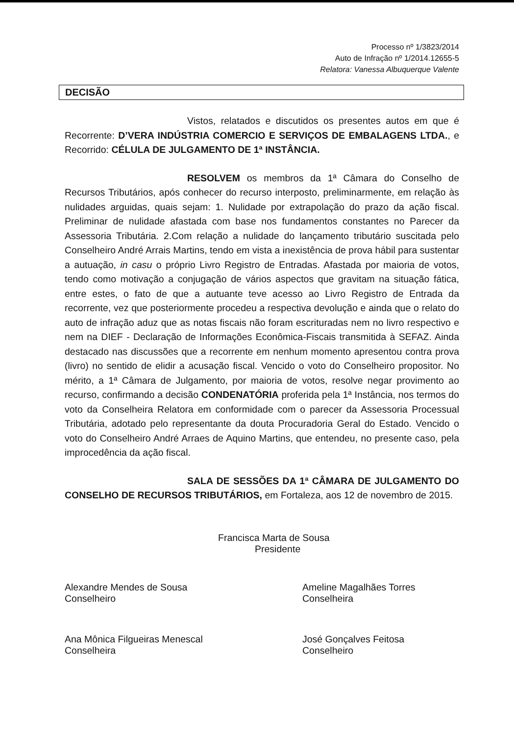Processo nº 1/3823/2014
Auto de Infração nº 1/2014.12655-5
Relatora: Vanessa Albuquerque Valente
DECISÃO
Vistos, relatados e discutidos os presentes autos em que é Recorrente: D’VERA INDÚSTRIA COMERCIO E SERVIÇOS DE EMBALAGENS LTDA., e Recorrido: CÉLULA DE JULGAMENTO DE 1ª INSTÂNCIA.
RESOLVEM os membros da 1ª Câmara do Conselho de Recursos Tributários, após conhecer do recurso interposto, preliminarmente, em relação às nulidades arguidas, quais sejam: 1. Nulidade por extrapolação do prazo da ação fiscal. Preliminar de nulidade afastada com base nos fundamentos constantes no Parecer da Assessoria Tributária. 2.Com relação a nulidade do lançamento tributário suscitada pelo Conselheiro André Arrais Martins, tendo em vista a inexistência de prova hábil para sustentar a autuação, in casu o próprio Livro Registro de Entradas. Afastada por maioria de votos, tendo como motivação a conjugação de vários aspectos que gravitam na situação fática, entre estes, o fato de que a autuante teve acesso ao Livro Registro de Entrada da recorrente, vez que posteriormente procedeu a respectiva devolução e ainda que o relato do auto de infração aduz que as notas fiscais não foram escrituradas nem no livro respectivo e nem na DIEF - Declaração de Informações Econômica-Fiscais transmitida à SEFAZ. Ainda destacado nas discussões que a recorrente em nenhum momento apresentou contra prova (livro) no sentido de elidir a acusação fiscal. Vencido o voto do Conselheiro propositor. No mérito, a 1ª Câmara de Julgamento, por maioria de votos, resolve negar provimento ao recurso, confirmando a decisão CONDENATÓRIA proferida pela 1ª Instância, nos termos do voto da Conselheira Relatora em conformidade com o parecer da Assessoria Processual Tributária, adotado pelo representante da douta Procuradoria Geral do Estado. Vencido o voto do Conselheiro André Arraes de Aquino Martins, que entendeu, no presente caso, pela improcedência da ação fiscal.
SALA DE SESSÕES DA 1ª CÂMARA DE JULGAMENTO DO CONSELHO DE RECURSOS TRIBUTÁRIOS, em Fortaleza, aos 12 de novembro de 2015.
Francisca Marta de Sousa
Presidente
Alexandre Mendes de Sousa
Conselheiro
Ameline Magalhães Torres
Conselheira
Ana Mônica Filgueiras Menescal
Conselheira
José Gonçalves Feitosa
Conselheiro